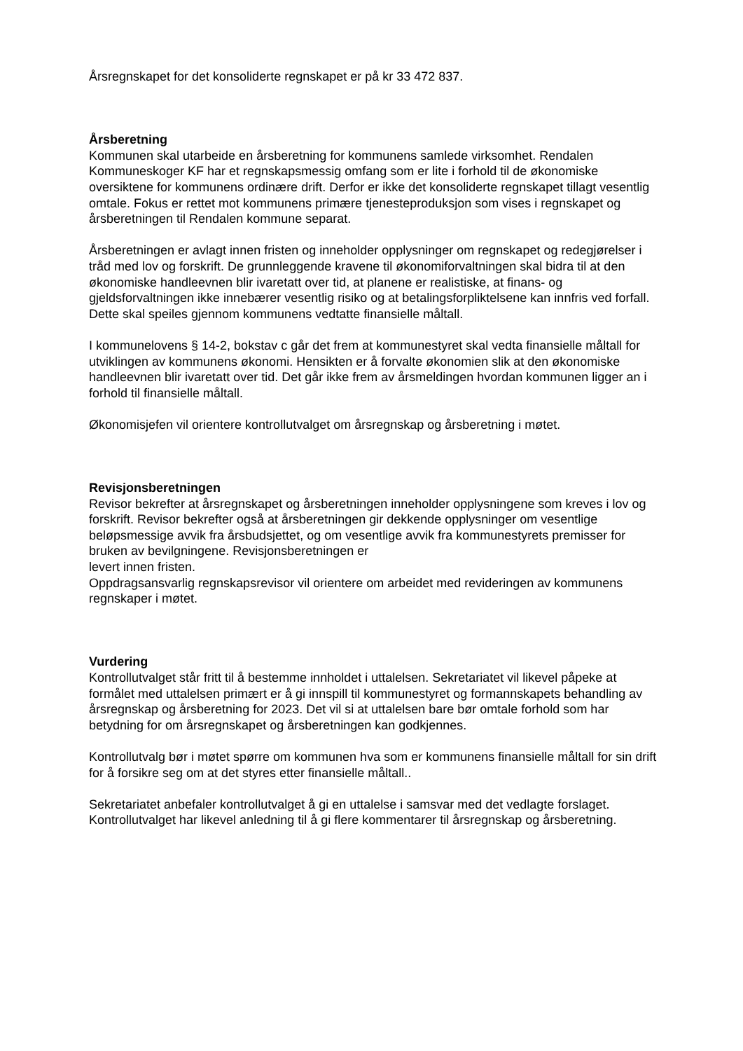Årsregnskapet for det konsoliderte regnskapet er på kr 33 472 837.
Årsberetning
Kommunen skal utarbeide en årsberetning for kommunens samlede virksomhet. Rendalen Kommuneskoger KF har et regnskapsmessig omfang som er lite i forhold til de økonomiske oversiktene for kommunens ordinære drift. Derfor er ikke det konsoliderte regnskapet tillagt vesentlig omtale. Fokus er rettet mot kommunens primære tjenesteproduksjon som vises i regnskapet og årsberetningen til Rendalen kommune separat.
Årsberetningen er avlagt innen fristen og inneholder opplysninger om regnskapet og redegjørelser i tråd med lov og forskrift. De grunnleggende kravene til økonomiforvaltningen skal bidra til at den økonomiske handleevnen blir ivaretatt over tid, at planene er realistiske, at finans- og gjeldsforvaltningen ikke innebærer vesentlig risiko og at betalingsforpliktelsene kan innfris ved forfall. Dette skal speiles gjennom kommunens vedtatte finansielle måltall.
I kommunelovens § 14-2, bokstav c går det frem at kommunestyret skal vedta finansielle måltall for utviklingen av kommunens økonomi. Hensikten er å forvalte økonomien slik at den økonomiske handleevnen blir ivaretatt over tid. Det går ikke frem av årsmeldingen hvordan kommunen ligger an i forhold til finansielle måltall.
Økonomisjefen vil orientere kontrollutvalget om årsregnskap og årsberetning i møtet.
Revisjonsberetningen
Revisor bekrefter at årsregnskapet og årsberetningen inneholder opplysningene som kreves i lov og forskrift. Revisor bekrefter også at årsberetningen gir dekkende opplysninger om vesentlige beløpsmessige avvik fra årsbudsjettet, og om vesentlige avvik fra kommunestyrets premisser for bruken av bevilgningene. Revisjonsberetningen er
levert innen fristen.
Oppdragsansvarlig regnskapsrevisor vil orientere om arbeidet med revideringen av kommunens regnskaper i møtet.
Vurdering
Kontrollutvalget står fritt til å bestemme innholdet i uttalelsen. Sekretariatet vil likevel påpeke at formålet med uttalelsen primært er å gi innspill til kommunestyret og formannskapets behandling av årsregnskap og årsberetning for 2023. Det vil si at uttalelsen bare bør omtale forhold som har betydning for om årsregnskapet og årsberetningen kan godkjennes.
Kontrollutvalg bør i møtet spørre om kommunen hva som er kommunens finansielle måltall for sin drift for å forsikre seg om at det styres etter finansielle måltall..
Sekretariatet anbefaler kontrollutvalget å gi en uttalelse i samsvar med det vedlagte forslaget. Kontrollutvalget har likevel anledning til å gi flere kommentarer til årsregnskap og årsberetning.